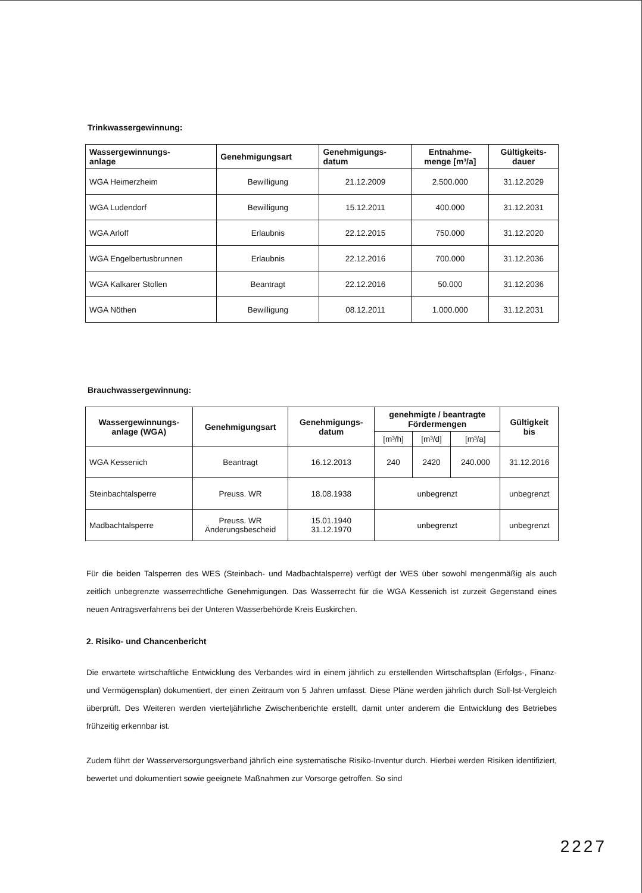Trinkwassergewinnung:
| Wassergewinnungs- anlage | Genehmigungsart | Genehmigungs- datum | Entnahme- menge [m³/a] | Gültigkeits- dauer |
| --- | --- | --- | --- | --- |
| WGA Heimerzheim | Bewilligung | 21.12.2009 | 2.500.000 | 31.12.2029 |
| WGA Ludendorf | Bewilligung | 15.12.2011 | 400.000 | 31.12.2031 |
| WGA Arloff | Erlaubnis | 22.12.2015 | 750.000 | 31.12.2020 |
| WGA Engelbertusbrunnen | Erlaubnis | 22.12.2016 | 700.000 | 31.12.2036 |
| WGA Kalkarer Stollen | Beantragt | 22.12.2016 | 50.000 | 31.12.2036 |
| WGA Nöthen | Bewilligung | 08.12.2011 | 1.000.000 | 31.12.2031 |
Brauchwassergewinnung:
| Wassergewinnungs- anlage (WGA) | Genehmigungsart | Genehmigungs- datum | genehmigte / beantragte Fördermengen | | | Gültigkeit bis |
| --- | --- | --- | --- | --- | --- | --- |
| | | | [m³/h] | [m³/d] | [m³/a] | |
| WGA Kessenich | Beantragt | 16.12.2013 | 240 | 2420 | 240.000 | 31.12.2016 |
| Steinbachtalsperre | Preuss. WR | 18.08.1938 | unbegrenzt | | | unbegrenzt |
| Madbachtalsperre | Preuss. WR Änderungsbescheid | 15.01.1940 31.12.1970 | unbegrenzt | | | unbegrenzt |
Für die beiden Talsperren des WES (Steinbach- und Madbachtalsperre) verfügt der WES über sowohl mengenmäßig als auch zeitlich unbegrenzte wasserrechtliche Genehmigungen. Das Wasserrecht für die WGA Kessenich ist zurzeit Gegenstand eines neuen Antragsverfahrens bei der Unteren Wasserbehörde Kreis Euskirchen.
2. Risiko- und Chancenbericht
Die erwartete wirtschaftliche Entwicklung des Verbandes wird in einem jährlich zu erstellenden Wirtschaftsplan (Erfolgs-, Finanz- und Vermögensplan) dokumentiert, der einen Zeitraum von 5 Jahren umfasst. Diese Pläne werden jährlich durch Soll-Ist-Vergleich überprüft. Des Weiteren werden vierteljährliche Zwischenberichte erstellt, damit unter anderem die Entwicklung des Betriebes frühzeitig erkennbar ist.
Zudem führt der Wasserversorgungsverband jährlich eine systematische Risiko-Inventur durch. Hierbei werden Risiken identifiziert, bewertet und dokumentiert sowie geeignete Maßnahmen zur Vorsorge getroffen. So sind
2227